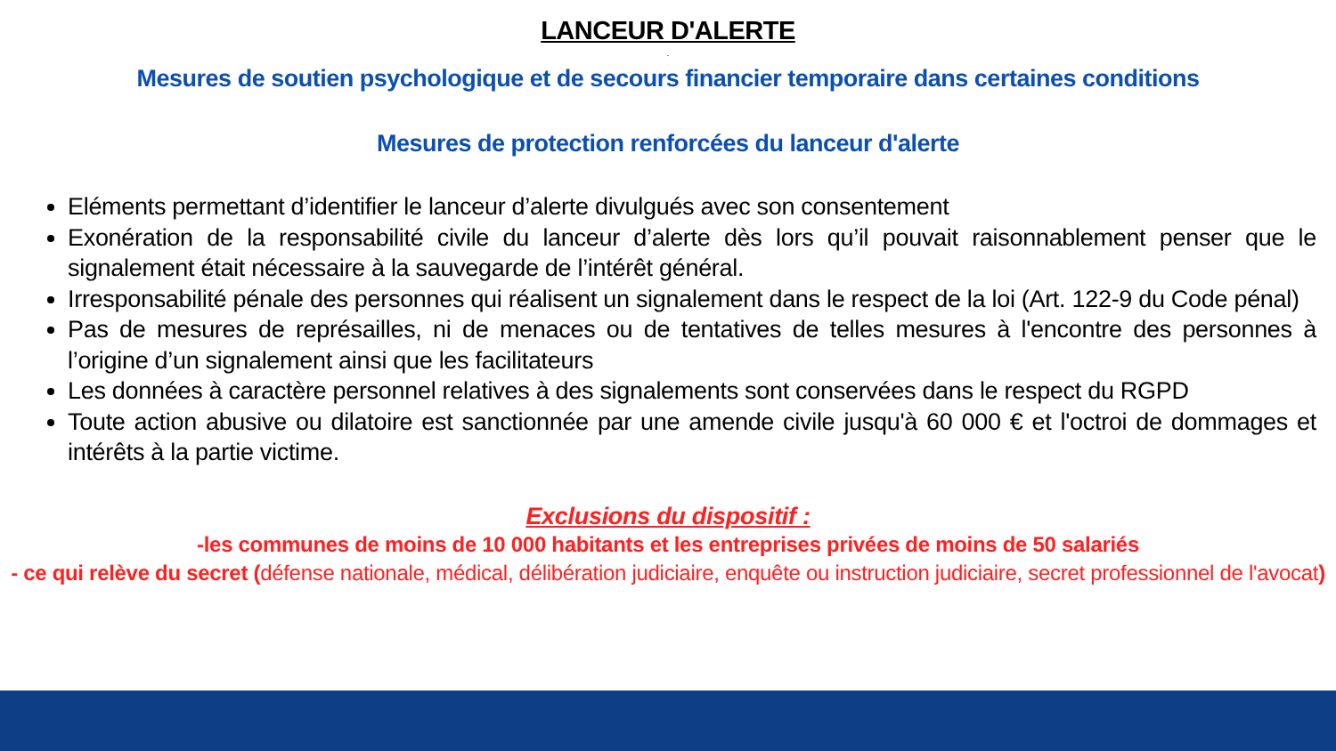LANCEUR D'ALERTE
.
Mesures de soutien psychologique et de secours financier temporaire dans certaines conditions
Mesures de protection renforcées du lanceur d'alerte
Eléments permettant d’identifier le lanceur d’alerte divulgués avec son consentement
Exonération de la responsabilité civile du lanceur d’alerte dès lors qu’il pouvait raisonnablement penser que le signalement était nécessaire à la sauvegarde de l’intérêt général.
Irresponsabilité pénale des personnes qui réalisent un signalement dans le respect de la loi (Art. 122-9 du Code pénal)
Pas de mesures de représailles, ni de menaces ou de tentatives de telles mesures à l'encontre des personnes à l’origine d’un signalement ainsi que les facilitateurs
Les données à caractère personnel relatives à des signalements sont conservées dans le respect du RGPD
Toute action abusive ou dilatoire est sanctionnée par une amende civile jusqu'à 60 000 € et l'octroi de dommages et intérêts à la partie victime.
Exclusions du dispositif :
-les communes de moins de 10 000 habitants et les entreprises privées de moins de 50 salariés
- ce qui relève du secret (défense nationale, médical, délibération judiciaire, enquête ou instruction judiciaire, secret professionnel de l'avocat)